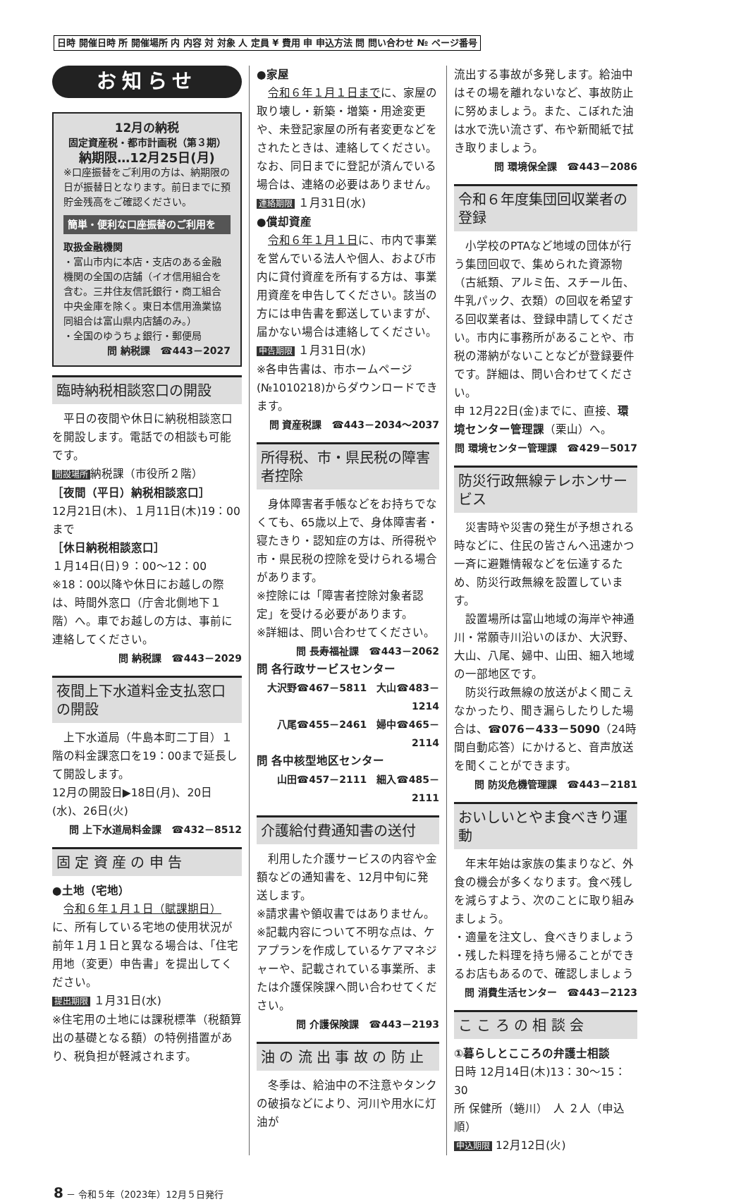日時 開催日時 所 開催場所 内 内容 対 対象 人 定員 ¥ 費用 申 申込方法 問 問い合わせ № ページ番号
お知らせ
12月の納税
固定資産税・都市計画税（第３期）
納期限…12月25日(月)
※口座振替をご利用の方は、納期限の日が振替日となります。前日までに預貯金残高をご確認ください。
簡単・便利な口座振替のご利用を
取扱金融機関
・富山市内に本店・支店のある金融機関の全国の店舗（イオ信用組合を含む。三井住友信託銀行・商工組合中央金庫を除く。東日本信用漁業協同組合は富山県内店舗のみ。）
・全国のゆうちょ銀行・郵便局
問 納税課　☎443－2027
臨時納税相談窓口の開設
　平日の夜間や休日に納税相談窓口を開設します。電話での相談も可能です。
開設場所 納税課（市役所２階）
［夜間（平日）納税相談窓口］
12月21日(木)、１月11日(木)19：00まで
［休日納税相談窓口］
１月14日(日)９：00～12：00
※18：00以降や休日にお越しの際は、時間外窓口（庁舎北側地下１階）へ。車でお越しの方は、事前に連絡してください。
問 納税課　☎443－2029
夜間上下水道料金支払窓口の開設
　上下水道局（牛島本町二丁目）１階の料金課窓口を19：00まで延長して開設します。
12月の開設日▶18日(月)、20日(水)、26日(火)
問 上下水道局料金課　☎432－8512
固 定 資 産 の 申 告
●土地（宅地）
　令和６年１月１日（賦課期日）に、所有している宅地の使用状況が前年１月１日と異なる場合は、「住宅用地（変更）申告書」を提出してください。
提出期限 １月31日(水)
※住宅用の土地には課税標準（税額算出の基礎となる額）の特例措置があり、税負担が軽減されます。
●家屋
　令和６年１月１日までに、家屋の取り壊し・新築・増築・用途変更や、未登記家屋の所有者変更などをされたときは、連絡してください。なお、同日までに登記が済んでいる場合は、連絡の必要はありません。
連絡期限 １月31日(水)
●償却資産
　令和６年１月１日に、市内で事業を営んでいる法人や個人、および市内に貸付資産を所有する方は、事業用資産を申告してください。該当の方には申告書を郵送していますが、届かない場合は連絡してください。
申告期限 １月31日(水)
※各申告書は、市ホームページ(№1010218)からダウンロードできます。
問 資産税課　☎443－2034～2037
所得税、市・県民税の障害者控除
　身体障害者手帳などをお持ちでなくても、65歳以上で、身体障害者・寝たきり・認知症の方は、所得税や市・県民税の控除を受けられる場合があります。
※控除には「障害者控除対象者認定」を受ける必要があります。
※詳細は、問い合わせてください。
問 長寿福祉課　☎443－2062
問 各行政サービスセンター
大沢野☎467－5811　大山☎483－1214
八尾☎455－2461　婦中☎465－2114
問 各中核型地区センター
山田☎457－2111　細入☎485－2111
介護給付費通知書の送付
　利用した介護サービスの内容や金額などの通知書を、12月中旬に発送します。
※請求書や領収書ではありません。
※記載内容について不明な点は、ケアプランを作成しているケアマネジャーや、記載されている事業所、または介護保険課へ問い合わせてください。
問 介護保険課　☎443－2193
油 の 流 出 事 故 の 防 止
　冬季は、給油中の不注意やタンクの破損などにより、河川や用水に灯油が
流出する事故が多発します。給油中はその場を離れないなど、事故防止に努めましょう。また、こぼれた油は水で洗い流さず、布や新聞紙で拭き取りましょう。
問 環境保全課　☎443－2086
令和６年度集団回収業者の登録
　小学校のPTAなど地域の団体が行う集団回収で、集められた資源物（古紙類、アルミ缶、スチール缶、牛乳パック、衣類）の回収を希望する回収業者は、登録申請してください。市内に事務所があることや、市税の滞納がないことなどが登録要件です。詳細は、問い合わせてください。
申 12月22日(金)までに、直接、環境センター管理課（栗山）へ。
問 環境センター管理課　☎429－5017
防災行政無線テレホンサービス
　災害時や災害の発生が予想される時などに、住民の皆さんへ迅速かつ一斉に避難情報などを伝達するため、防災行政無線を設置しています。
　設置場所は富山地域の海岸や神通川・常願寺川沿いのほか、大沢野、大山、八尾、婦中、山田、細入地域の一部地区です。
　防災行政無線の放送がよく聞こえなかったり、聞き漏らしたりした場合は、☎076－433－5090（24時間自動応答）にかけると、音声放送を聞くことができます。
問 防災危機管理課　☎443－2181
おいしいとやま食べきり運動
　年末年始は家族の集まりなど、外食の機会が多くなります。食べ残しを減らすよう、次のことに取り組みましょう。
・適量を注文し、食べきりましょう
・残した料理を持ち帰ることができるお店もあるので、確認しましょう
問 消費生活センター　☎443－2123
こ こ ろ の 相 談 会
①暮らしとこころの弁護士相談
日時 12月14日(木)13：30～15：30
所 保健所（蜷川）　人 ２人（申込順）
申込期限 12月12日(火)
8 － 令和５年（2023年）12月５日発行